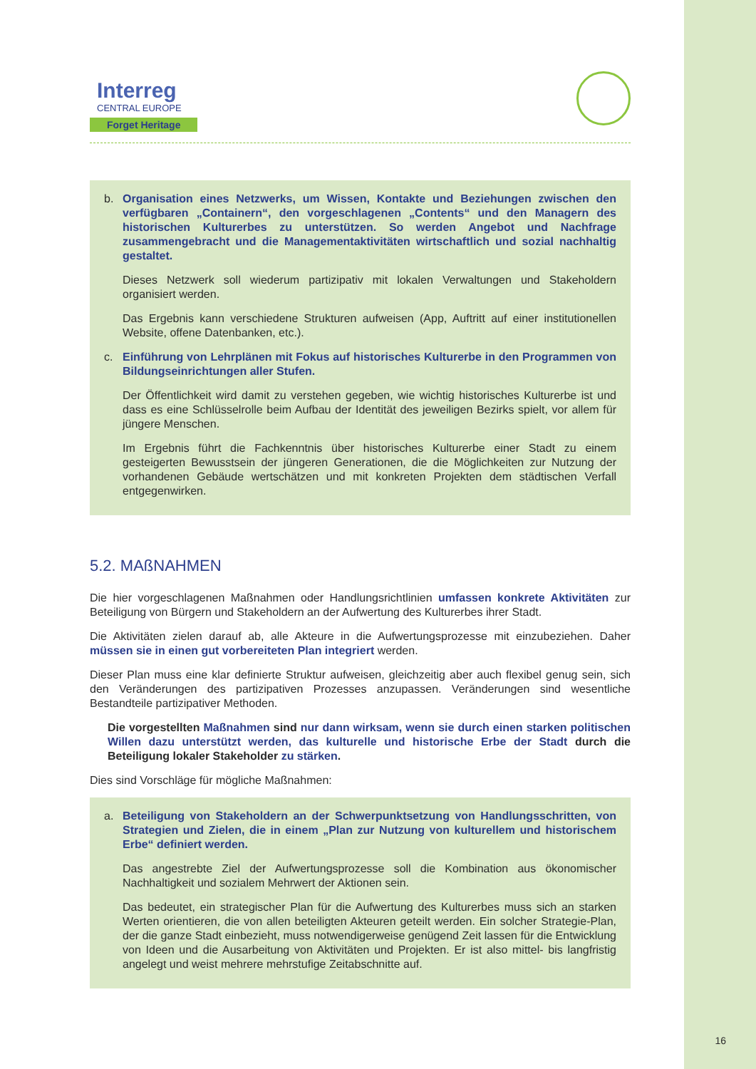Interreg
CENTRAL EUROPE
Forget Heritage
b. Organisation eines Netzwerks, um Wissen, Kontakte und Beziehungen zwischen den verfügbaren „Containern“, den vorgeschlagenen „Contents“ und den Managern des historischen Kulturerbes zu unterstützen. So werden Angebot und Nachfrage zusammengebracht und die Managementaktivitäten wirtschaftlich und sozial nachhaltig gestaltet.
Dieses Netzwerk soll wiederum partizipativ mit lokalen Verwaltungen und Stakeholdern organisiert werden.
Das Ergebnis kann verschiedene Strukturen aufweisen (App, Auftritt auf einer institutionellen Website, offene Datenbanken, etc.).
c. Einführung von Lehrplänen mit Fokus auf historisches Kulturerbe in den Programmen von Bildungseinrichtungen aller Stufen.
Der Öffentlichkeit wird damit zu verstehen gegeben, wie wichtig historisches Kulturerbe ist und dass es eine Schlüsselrolle beim Aufbau der Identität des jeweiligen Bezirks spielt, vor allem für jüngere Menschen.
Im Ergebnis führt die Fachkenntnis über historisches Kulturerbe einer Stadt zu einem gesteigerten Bewusstsein der jüngeren Generationen, die die Möglichkeiten zur Nutzung der vorhandenen Gebäude wertschätzen und mit konkreten Projekten dem städtischen Verfall entgegenwirken.
5.2. MAßNAHMEN
Die hier vorgeschlagenen Maßnahmen oder Handlungsrichtlinien umfassen konkrete Aktivitäten zur Beteiligung von Bürgern und Stakeholdern an der Aufwertung des Kulturerbes ihrer Stadt.
Die Aktivitäten zielen darauf ab, alle Akteure in die Aufwertungsprozesse mit einzubeziehen. Daher müssen sie in einen gut vorbereiteten Plan integriert werden.
Dieser Plan muss eine klar definierte Struktur aufweisen, gleichzeitig aber auch flexibel genug sein, sich den Veränderungen des partizipativen Prozesses anzupassen. Veränderungen sind wesentliche Bestandteile partizipativer Methoden.
Die vorgestellten Maßnahmen sind nur dann wirksam, wenn sie durch einen starken politischen Willen dazu unterstützt werden, das kulturelle und historische Erbe der Stadt durch die Beteiligung lokaler Stakeholder zu stärken.
Dies sind Vorschläge für mögliche Maßnahmen:
a. Beteiligung von Stakeholdern an der Schwerpunktsetzung von Handlungsschritten, von Strategien und Zielen, die in einem „Plan zur Nutzung von kulturellem und historischem Erbe“ definiert werden.
Das angestrebte Ziel der Aufwertungsprozesse soll die Kombination aus ökonomischer Nachhaltigkeit und sozialem Mehrwert der Aktionen sein.
Das bedeutet, ein strategischer Plan für die Aufwertung des Kulturerbes muss sich an starken Werten orientieren, die von allen beteiligten Akteuren geteilt werden. Ein solcher Strategie-Plan, der die ganze Stadt einbezieht, muss notwendigerweise genügend Zeit lassen für die Entwicklung von Ideen und die Ausarbeitung von Aktivitäten und Projekten. Er ist also mittel- bis langfristig angelegt und weist mehrere mehrstufige Zeitabschnitte auf.
16